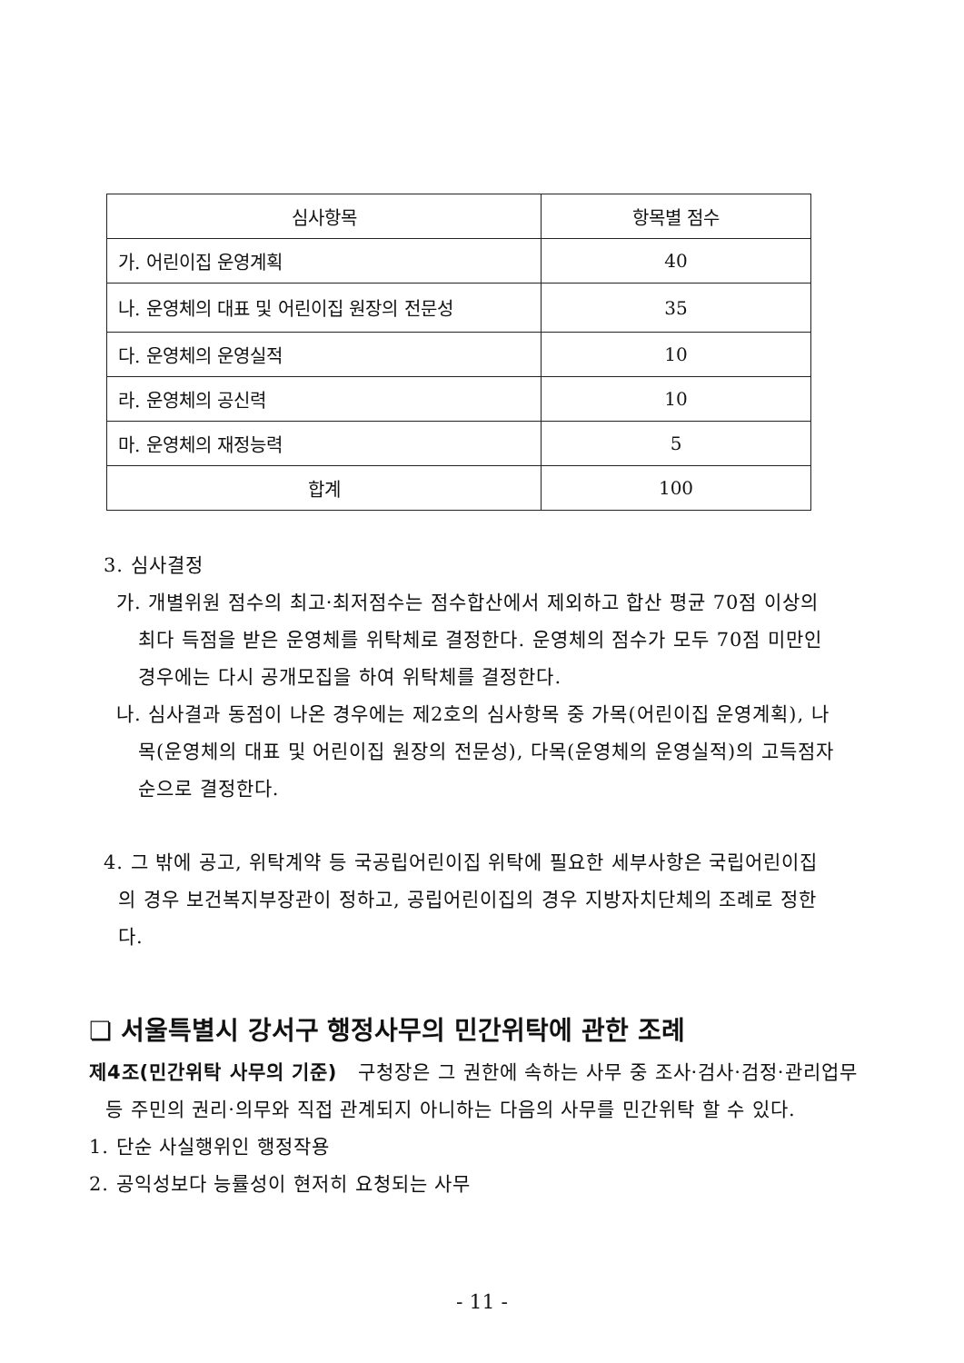| 심사항목 | 항목별 점수 |
| --- | --- |
| 가. 어린이집 운영계획 | 40 |
| 나. 운영체의 대표 및 어린이집 원장의 전문성 | 35 |
| 다. 운영체의 운영실적 | 10 |
| 라. 운영체의 공신력 | 10 |
| 마. 운영체의 재정능력 | 5 |
| 합계 | 100 |
3. 심사결정
가. 개별위원 점수의 최고·최저점수는 점수합산에서 제외하고 합산 평균 70점 이상의 최다 득점을 받은 운영체를 위탁체로 결정한다. 운영체의 점수가 모두 70점 미만인 경우에는 다시 공개모집을 하여 위탁체를 결정한다.
나. 심사결과 동점이 나온 경우에는 제2호의 심사항목 중 가목(어린이집 운영계획), 나목(운영체의 대표 및 어린이집 원장의 전문성), 다목(운영체의 운영실적)의 고득점자 순으로 결정한다.
4. 그 밖에 공고, 위탁계약 등 국공립어린이집 위탁에 필요한 세부사항은 국립어린이집의 경우 보건복지부장관이 정하고, 공립어린이집의 경우 지방자치단체의 조례로 정한다.
❏ 서울특별시 강서구 행정사무의 민간위탁에 관한 조례
제4조(민간위탁 사무의 기준) 구청장은 그 권한에 속하는 사무 중 조사·검사·검정·관리업무 등 주민의 권리·의무와 직접 관계되지 아니하는 다음의 사무를 민간위탁 할 수 있다.
1. 단순 사실행위인 행정작용
2. 공익성보다 능률성이 현저히 요청되는 사무
- 11 -